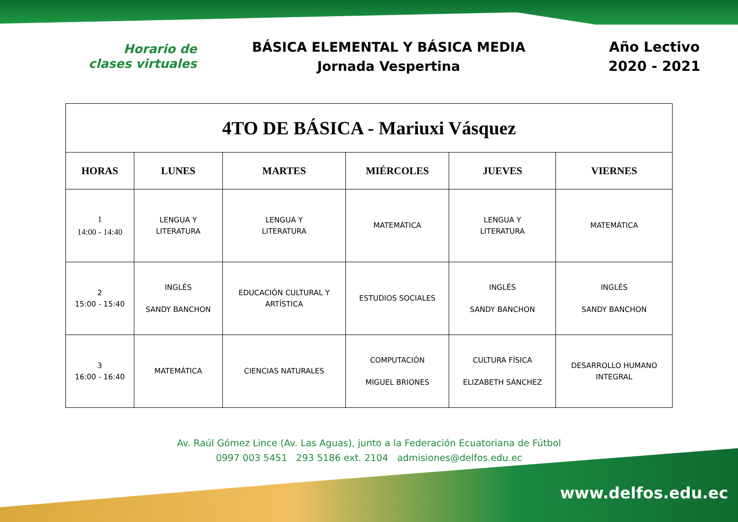Horario de
clases virtuales
BÁSICA ELEMENTAL Y BÁSICA MEDIA
Jornada Vespertina
Año Lectivo
2020 - 2021
| 4TO DE BÁSICA - Mariuxi Vásquez | | | | | |
| HORAS | LUNES | MARTES | MIÉRCOLES | JUEVES | VIERNES |
| 1 14:00 - 14:40 | LENGUA Y LITERATURA | LENGUA Y LITERATURA | MATEMÁTICA | LENGUA Y LITERATURA | MATEMÁTICA |
| 2 15:00 - 15:40 | INGLÉS SANDY BANCHON | EDUCACIÓN CULTURAL Y ARTÍSTICA | ESTUDIOS SOCIALES | INGLÉS SANDY BANCHON | INGLÉS SANDY BANCHON |
| 3 16:00 - 16:40 | MATEMÁTICA | CIENCIAS NATURALES | COMPUTACIÓN MIGUEL BRIONES | CULTURA FÍSICA ELIZABETH SÁNCHEZ | DESARROLLO HUMANO INTEGRAL |
Av. Raúl Gómez Lince (Av. Las Aguas), junto a la Federación Ecuatoriana de Fútbol
0997 003 5451 293 5186 ext. 2104 admisiones@delfos.edu.ec
www.delfos.edu.ec